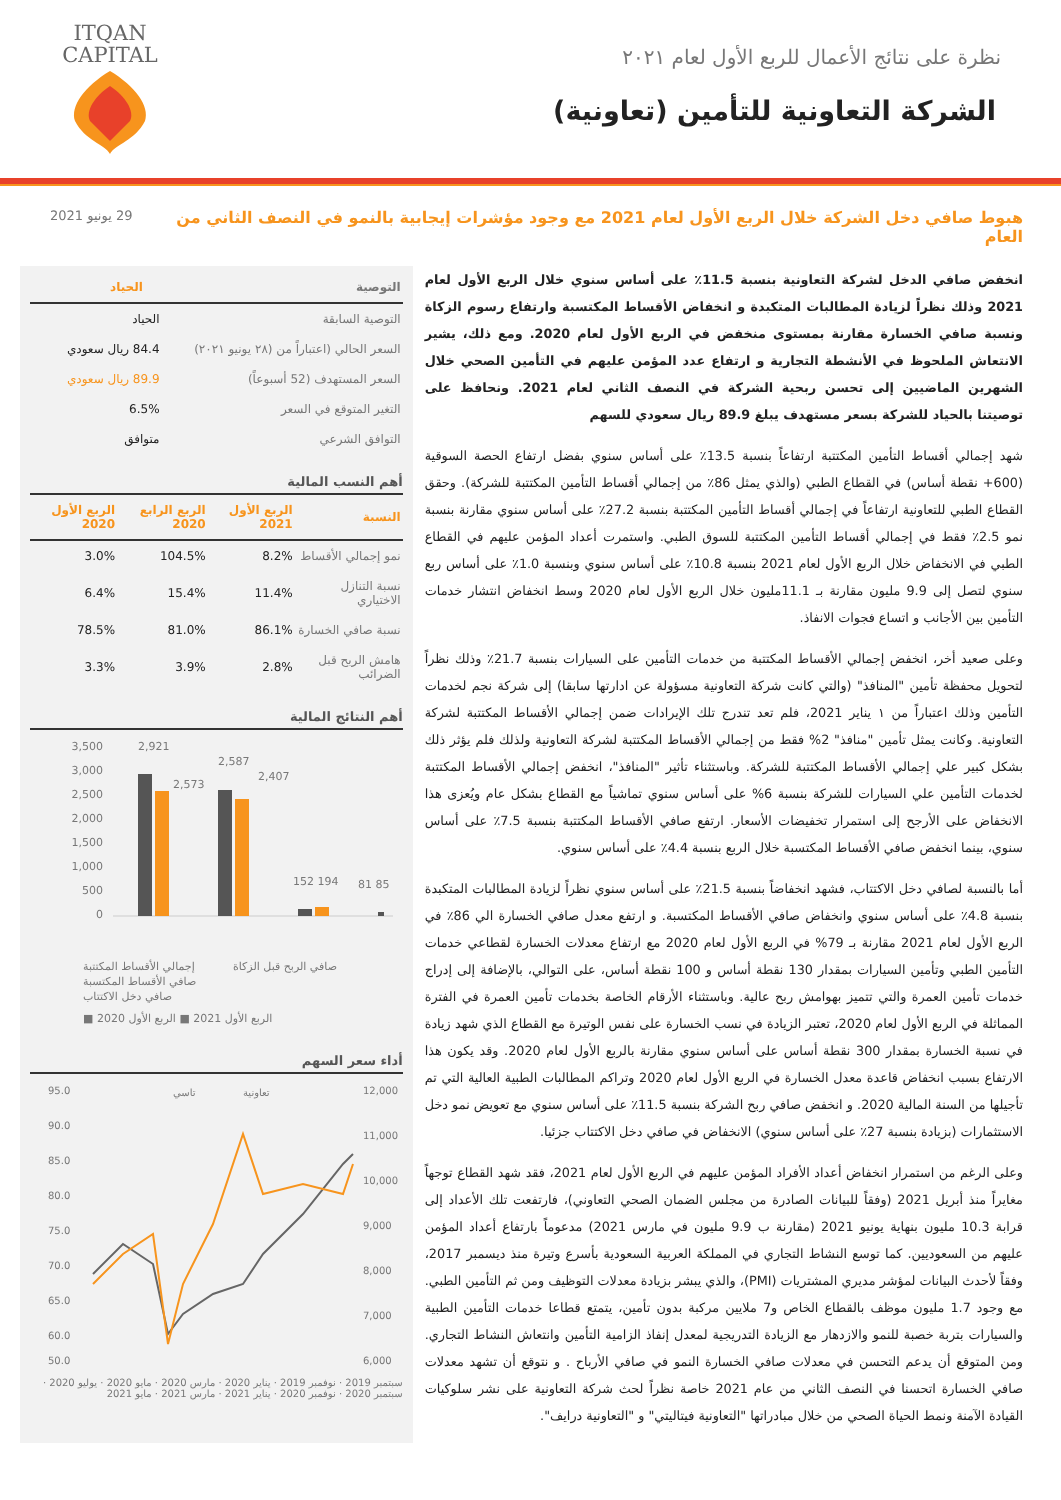ITQAN
CAPITAL
نظرة على نتائج الأعمال للربع الأول لعام ٢٠٢١
الشركة التعاونية للتأمين (تعاونية)
هبوط صافي دخل الشركة خلال الربع الأول لعام 2021 مع وجود مؤشرات إيجابية بالنمو في النصف الثاني من العام
29 يونيو 2021
انخفض صافي الدخل لشركة التعاونية بنسبة 11.5٪ على أساس سنوي خلال الربع الأول لعام 2021 وذلك نظراً لزيادة المطالبات المتكبدة و انخفاض الأقساط المكتسبة وارتفاع رسوم الزكاة ونسبة صافي الخسارة مقارنة بمستوى منخفض في الربع الأول لعام 2020. ومع ذلك، يشير الانتعاش الملحوظ في الأنشطة التجارية و ارتفاع عدد المؤمن عليهم في التأمين الصحي خلال الشهرين الماضيين إلى تحسن ربحية الشركة في النصف الثاني لعام 2021. ونحافظ على توصيتنا بالحياد للشركة بسعر مستهدف يبلغ 89.9 ريال سعودي للسهم
شهد إجمالي أقساط التأمين المكتتبة ارتفاعاً بنسبة 13.5٪ على أساس سنوي بفضل ارتفاع الحصة السوقية (600+ نقطة أساس) في القطاع الطبي (والذي يمثل 86٪ من إجمالي أقساط التأمين المكتتبة للشركة). وحقق القطاع الطبي للتعاونية ارتفاعاً في إجمالي أقساط التأمين المكتتبة بنسبة 27.2٪ على أساس سنوي مقارنة بنسبة نمو 2.5٪ فقط في إجمالي أقساط التأمين المكتتبة للسوق الطبي. واستمرت أعداد المؤمن عليهم في القطاع الطبي في الانخفاض خلال الربع الأول لعام 2021 بنسبة 10.8٪ على أساس سنوي وبنسبة 1.0٪ على أساس ربع سنوي لتصل إلى 9.9 مليون مقارنة بـ 11.1مليون خلال الربع الأول لعام 2020 وسط انخفاض انتشار خدمات التأمين بين الأجانب و اتساع فجوات الانفاذ.
وعلى صعيد أخر، انخفض إجمالي الأقساط المكتتبة من خدمات التأمين على السيارات بنسبة 21.7٪ وذلك نظراً لتحويل محفظة تأمين "المنافذ" (والتي كانت شركة التعاونية مسؤولة عن ادارتها سابقا) إلى شركة نجم لخدمات التأمين وذلك اعتباراً من ١ يناير 2021، فلم تعد تندرج تلك الإيرادات ضمن إجمالي الأقساط المكتتبة لشركة التعاونية. وكانت يمثل تأمين "منافذ" 2% فقط من إجمالي الأقساط المكتتبة لشركة التعاونية ولذلك فلم يؤثر ذلك بشكل كبير علي إجمالي الأقساط المكتتبة للشركة. وباستثناء تأثير "المنافذ"، انخفض إجمالي الأقساط المكتتبة لخدمات التأمين علي السيارات للشركة بنسبة 6% على أساس سنوي تماشياً مع القطاع بشكل عام ويُعزى هذا الانخفاض على الأرجح إلى استمرار تخفيضات الأسعار. ارتفع صافي الأقساط المكتتبة بنسبة 7.5٪ على أساس سنوي، بينما انخفض صافي الأقساط المكتسبة خلال الربع بنسبة 4.4٪ على أساس سنوي.
أما بالنسبة لصافي دخل الاكتتاب، فشهد انخفاضاً بنسبة 21.5٪ على أساس سنوي نظراً لزيادة المطالبات المتكبدة بنسبة 4.8٪ على أساس سنوي وانخفاض صافي الأقساط المكتسبة. و ارتفع معدل صافي الخسارة الي 86٪ في الربع الأول لعام 2021 مقارنة بـ 79% في الربع الأول لعام 2020 مع ارتفاع معدلات الخسارة لقطاعي خدمات التأمين الطبي وتأمين السيارات بمقدار 130 نقطة أساس و 100 نقطة أساس، على التوالي، بالإضافة إلى إدراج خدمات تأمين العمرة والتي تتميز بهوامش ربح عالية. وباستثناء الأرقام الخاصة بخدمات تأمين العمرة في الفترة المماثلة في الربع الأول لعام 2020، تعتبر الزيادة في نسب الخسارة على نفس الوتيرة مع القطاع الذي شهد زيادة في نسبة الخسارة بمقدار 300 نقطة أساس على أساس سنوي مقارنة بالربع الأول لعام 2020. وقد يكون هذا الارتفاع بسبب انخفاض قاعدة معدل الخسارة في الربع الأول لعام 2020 وتراكم المطالبات الطبية العالية التي تم تأجيلها من السنة المالية 2020. و انخفض صافي ربح الشركة بنسبة 11.5٪ على أساس سنوي مع تعويض نمو دخل الاستثمارات (بزيادة بنسبة 27٪ على أساس سنوي) الانخفاض في صافي دخل الاكتتاب جزئيا.
وعلى الرغم من استمرار انخفاض أعداد الأفراد المؤمن عليهم في الربع الأول لعام 2021، فقد شهد القطاع توجهاً مغايراً منذ أبريل 2021 (وفقاً للبيانات الصادرة من مجلس الضمان الصحي التعاوني)، فارتفعت تلك الأعداد إلى قرابة 10.3 مليون بنهاية يونيو 2021 (مقارنة ب 9.9 مليون في مارس 2021) مدعوماً بارتفاع أعداد المؤمن عليهم من السعوديين. كما توسع النشاط التجاري في المملكة العربية السعودية بأسرع وتيرة منذ ديسمبر 2017، وفقاً لأحدث البيانات لمؤشر مديري المشتريات (PMI)، والذي يبشر بزيادة معدلات التوظيف ومن ثم التأمين الطبي. مع وجود 1.7 مليون موظف بالقطاع الخاص و7 ملايين مركبة بدون تأمين، يتمتع قطاعا خدمات التأمين الطبية والسيارات بتربة خصبة للنمو والازدهار مع الزيادة التدريجية لمعدل إنفاذ الزامية التأمين وانتعاش النشاط التجاري. ومن المتوقع أن يدعم التحسن في معدلات صافي الخسارة النمو في صافي الأرباح . و نتوقع أن تشهد معدلات صافي الخسارة اتحسنا في النصف الثاني من عام 2021 خاصة نظراً لحث شركة التعاونية على نشر سلوكيات القيادة الآمنة ونمط الحياة الصحي من خلال مبادراتها "التعاونية فيتاليتي" و "التعاونية درايف".
| التوصية | الحياد |
| --- | --- |
| التوصية السابقة | الحياد |
| السعر الحالي (اعتباراً من (٢٨ يونيو ٢٠٢١) | 84.4 ريال سعودي |
| السعر المستهدف (52 أسبوعاً) | 89.9 ريال سعودي |
| التغير المتوقع في السعر | 6.5% |
| التوافق الشرعي | متوافق |
أهم النسب المالية
| النسبة | الربع الأول 2021 | الربع الرابع 2020 | الربع الأول 2020 |
| --- | --- | --- | --- |
| نمو إجمالي الأقساط | 8.2% | 104.5% | 3.0% |
| نسبة التنازل الاختياري | 11.4% | 15.4% | 6.4% |
| نسبة صافي الخسارة | 86.1% | 81.0% | 78.5% |
| هامش الربح قبل الضرائب | 2.8% | 3.9% | 3.3% |
أهم النتائج المالية
3,500
3,000
2,500
2,000
1,500
1,000
500
0
2,921
2,573
2,587
2,407
152 194
81 85
إجمالي الأقساط المكتتبة
صافي الأقساط المكتسبة
صافي دخل الاكتتاب
صافي الربح قبل الزكاة
■ الربع الأول 2021 ■ الربع الأول 2020
أداء سعر السهم
95.0
90.0
85.0
80.0
75.0
70.0
65.0
60.0
50.0
12,000
11,000
10,000
9,000
8,000
7,000
6,000
تاسي
تعاونية
سبتمبر 2019 · نوفمبر 2019 · يناير 2020 · مارس 2020 · مايو 2020 · يوليو 2020 · سبتمبر 2020 · نوفمبر 2020 · يناير 2021 · مارس 2021 · مايو 2021